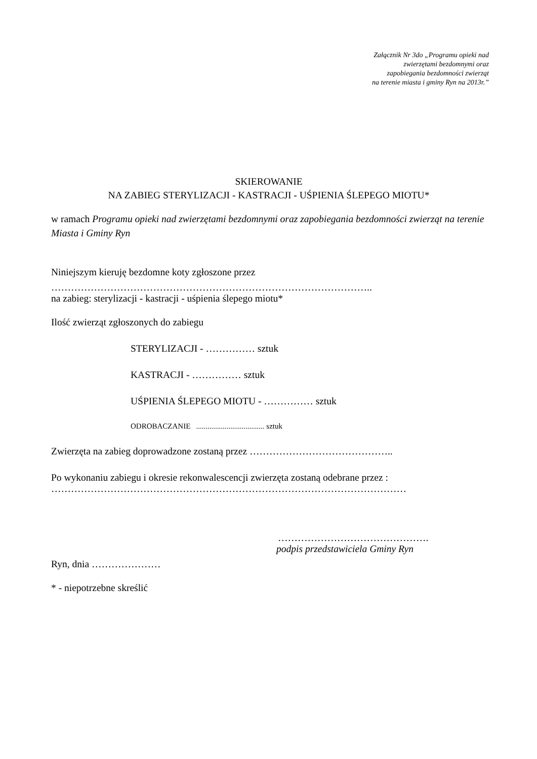Załącznik Nr 3do „Programu opieki nad
zwierzętami bezdomnymi oraz
zapobiegania bezdomności zwierząt
na terenie miasta i gminy Ryn na 2013r.”
SKIEROWANIE
NA ZABIEG STERYLIZACJI - KASTRACJI - UŚPIENIA ŚLEPEGO MIOTU*
w ramach Programu opieki nad zwierzętami bezdomnymi oraz zapobiegania bezdomności zwierząt na terenie Miasta i Gminy Ryn
Niniejszym kieruję bezdomne koty zgłoszone przez
……………………………………………………………………………………..
na zabieg: sterylizacji - kastracji - uśpienia ślepego miotu*
Ilość zwierząt zgłoszonych do zabiegu
STERYLIZACJI - …………… sztuk
KASTRACJI - …………… sztuk
UŚPIENIA ŚLEPEGO MIOTU - …………… sztuk
ODROBACZANIE .................................... sztuk
Zwierzęta na zabieg doprowadzone zostaną przez ……………………………………..
Po wykonaniu zabiegu i okresie rekonwalescencji zwierzęta zostaną odebrane przez :
………………………………………………………………………………………………
……………………………………….
podpis przedstawiciela Gminy Ryn
Ryn, dnia …………………
* - niepotrzebne skreślić